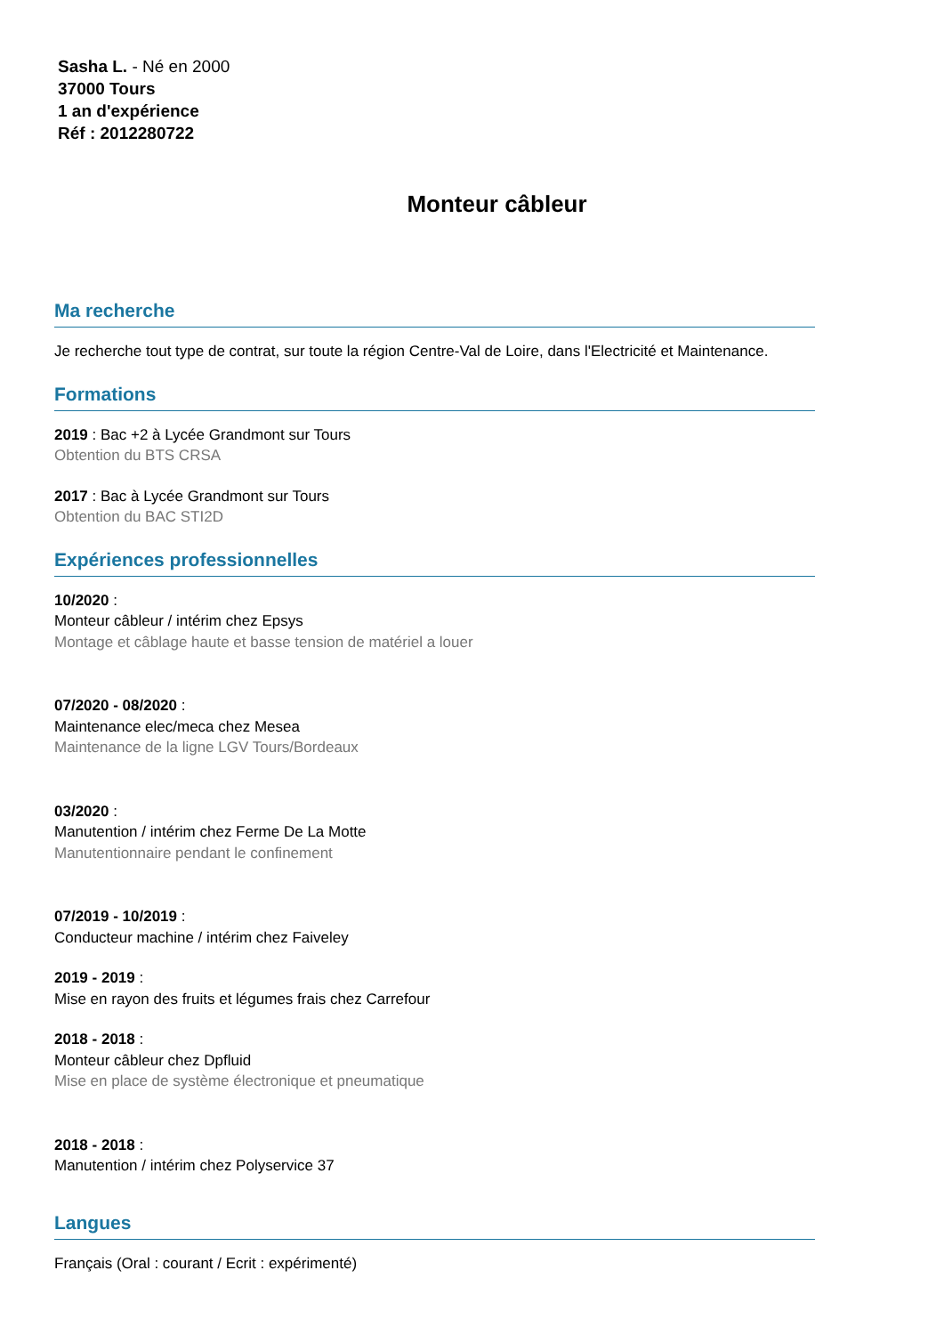Sasha L. - Né en 2000
37000 Tours
1 an d'expérience
Réf : 2012280722
Monteur câbleur
Ma recherche
Je recherche tout type de contrat, sur toute la région Centre-Val de Loire, dans l'Electricité et Maintenance.
Formations
2019 : Bac +2 à Lycée Grandmont sur Tours
Obtention du BTS CRSA
2017 : Bac à Lycée Grandmont sur Tours
Obtention du BAC STI2D
Expériences professionnelles
10/2020 :
Monteur câbleur / intérim chez Epsys
Montage et câblage haute et basse tension de matériel a louer
07/2020 - 08/2020 :
Maintenance elec/meca chez Mesea
Maintenance de la ligne LGV Tours/Bordeaux
03/2020 :
Manutention / intérim chez Ferme De La Motte
Manutentionnaire pendant le confinement
07/2019 - 10/2019 :
Conducteur machine / intérim chez Faiveley
2019 - 2019 :
Mise en rayon des fruits et légumes frais chez Carrefour
2018 - 2018 :
Monteur câbleur chez Dpfluid
Mise en place de système électronique et pneumatique
2018 - 2018 :
Manutention / intérim chez Polyservice 37
Langues
Français (Oral : courant / Ecrit : expérimenté)